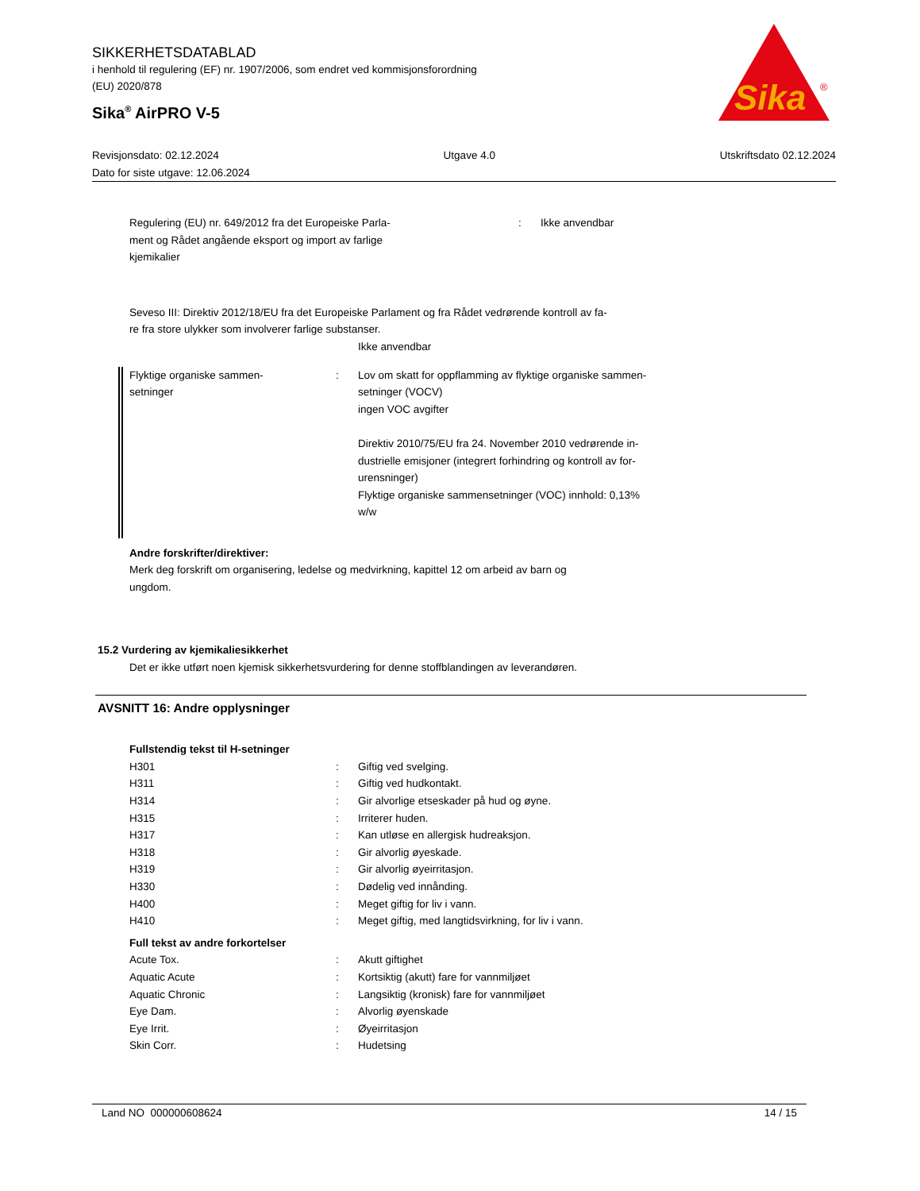SIKKERHETSDATABLAD
i henhold til regulering (EF) nr. 1907/2006, som endret ved kommisjonsforordning
(EU) 2020/878
Sika<sup>®</sup> AirPRO V-5
Sika
®
Revisjonsdato: 02.12.2024 Utgave 4.0 Utskriftsdato 02.12.2024
Dato for siste utgave: 12.06.2024
| Regulering (EU) nr. 649/2012 fra det Europeiske Parla- ment og Rådet angående eksport og import av farlige kjemikalier | : | Ikke anvendbar |
Seveso III: Direktiv 2012/18/EU fra det Europeiske Parlament og fra Rådet vedrørende kontroll av fa-
re fra store ulykker som involverer farlige substanser.
Ikke anvendbar
| Flyktige organiske sammen- setninger | : | Lov om skatt for oppflamming av flyktige organiske sammen- setninger (VOCV) ingen VOC avgifter Direktiv 2010/75/EU fra 24. November 2010 vedrørende in- dustrielle emisjoner (integrert forhindring og kontroll av for- urensninger) Flyktige organiske sammensetninger (VOC) innhold: 0,13% w/w |
Andre forskrifter/direktiver:
Merk deg forskrift om organisering, ledelse og medvirkning, kapittel 12 om arbeid av barn og
ungdom.
15.2 Vurdering av kjemikaliesikkerhet
Det er ikke utført noen kjemisk sikkerhetsvurdering for denne stoffblandingen av leverandøren.
AVSNITT 16: Andre opplysninger
Fullstendig tekst til H-setninger
| H301 | : | Giftig ved svelging. |
| H311 | : | Giftig ved hudkontakt. |
| H314 | : | Gir alvorlige etseskader på hud og øyne. |
| H315 | : | Irriterer huden. |
| H317 | : | Kan utløse en allergisk hudreaksjon. |
| H318 | : | Gir alvorlig øyeskade. |
| H319 | : | Gir alvorlig øyeirritasjon. |
| H330 | : | Dødelig ved innånding. |
| H400 | : | Meget giftig for liv i vann. |
| H410 | : | Meget giftig, med langtidsvirkning, for liv i vann. |
Full tekst av andre forkortelser
| Acute Tox. | : | Akutt giftighet |
| Aquatic Acute | : | Kortsiktig (akutt) fare for vannmiljøet |
| Aquatic Chronic | : | Langsiktig (kronisk) fare for vannmiljøet |
| Eye Dam. | : | Alvorlig øyenskade |
| Eye Irrit. | : | Øyeirritasjon |
| Skin Corr. | : | Hudetsing |
Land NO 000000608624 14 / 15